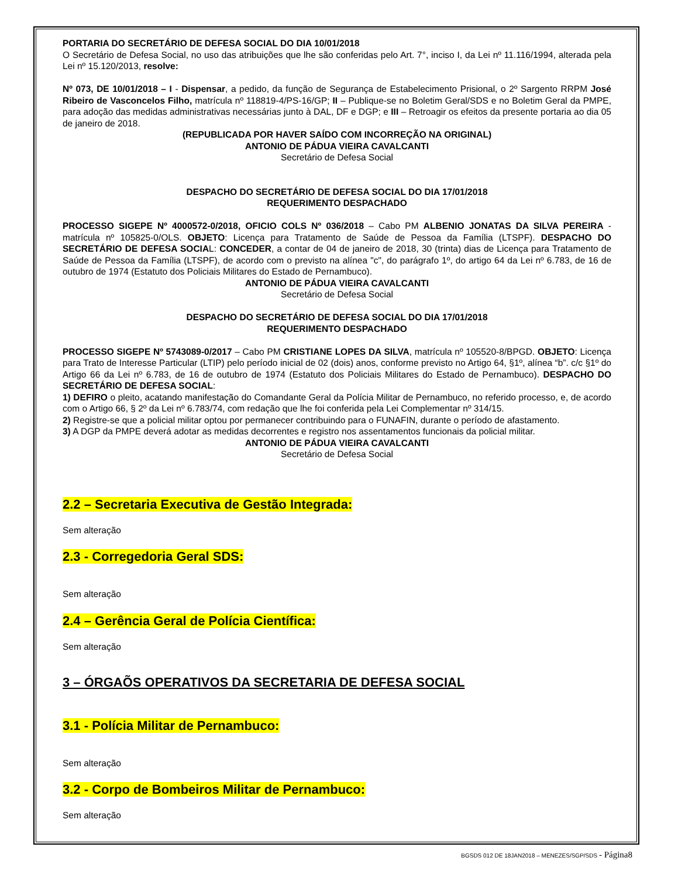PORTARIA DO SECRETÁRIO DE DEFESA SOCIAL DO DIA 10/01/2018
O Secretário de Defesa Social, no uso das atribuições que lhe são conferidas pelo Art. 7°, inciso I, da Lei nº 11.116/1994, alterada pela Lei nº 15.120/2013, resolve:
Nº 073, DE 10/01/2018 – I - Dispensar, a pedido, da função de Segurança de Estabelecimento Prisional, o 2º Sargento RRPM José Ribeiro de Vasconcelos Filho, matrícula nº 118819-4/PS-16/GP; II – Publique-se no Boletim Geral/SDS e no Boletim Geral da PMPE, para adoção das medidas administrativas necessárias junto à DAL, DF e DGP; e III – Retroagir os efeitos da presente portaria ao dia 05 de janeiro de 2018.
(REPUBLICADA POR HAVER SAÍDO COM INCORREÇÃO NA ORIGINAL)
ANTONIO DE PÁDUA VIEIRA CAVALCANTI
Secretário de Defesa Social
DESPACHO DO SECRETÁRIO DE DEFESA SOCIAL DO DIA 17/01/2018
REQUERIMENTO DESPACHADO
PROCESSO SIGEPE Nº 4000572-0/2018, OFICIO COLS Nº 036/2018 – Cabo PM ALBENIO JONATAS DA SILVA PEREIRA - matrícula nº 105825-0/OLS. OBJETO: Licença para Tratamento de Saúde de Pessoa da Família (LTSPF). DESPACHO DO SECRETÁRIO DE DEFESA SOCIAL: CONCEDER, a contar de 04 de janeiro de 2018, 30 (trinta) dias de Licença para Tratamento de Saúde de Pessoa da Família (LTSPF), de acordo com o previsto na alínea "c", do parágrafo 1º, do artigo 64 da Lei nº 6.783, de 16 de outubro de 1974 (Estatuto dos Policiais Militares do Estado de Pernambuco).
ANTONIO DE PÁDUA VIEIRA CAVALCANTI
Secretário de Defesa Social
DESPACHO DO SECRETÁRIO DE DEFESA SOCIAL DO DIA 17/01/2018
REQUERIMENTO DESPACHADO
PROCESSO SIGEPE Nº 5743089-0/2017 – Cabo PM CRISTIANE LOPES DA SILVA, matrícula nº 105520-8/BPGD. OBJETO: Licença para Trato de Interesse Particular (LTIP) pelo período inicial de 02 (dois) anos, conforme previsto no Artigo 64, §1º, alínea “b”. c/c §1º do Artigo 66 da Lei nº 6.783, de 16 de outubro de 1974 (Estatuto dos Policiais Militares do Estado de Pernambuco). DESPACHO DO SECRETÁRIO DE DEFESA SOCIAL:
1) DEFIRO o pleito, acatando manifestação do Comandante Geral da Polícia Militar de Pernambuco, no referido processo, e, de acordo com o Artigo 66, § 2º da Lei nº 6.783/74, com redação que lhe foi conferida pela Lei Complementar nº 314/15.
2) Registre-se que a policial militar optou por permanecer contribuindo para o FUNAFIN, durante o período de afastamento.
3) A DGP da PMPE deverá adotar as medidas decorrentes e registro nos assentamentos funcionais da policial militar.
ANTONIO DE PÁDUA VIEIRA CAVALCANTI
Secretário de Defesa Social
2.2 – Secretaria Executiva de Gestão Integrada:
Sem alteração
2.3 - Corregedoria Geral SDS:
Sem alteração
2.4 – Gerência Geral de Polícia Científica:
Sem alteração
3 – ÓRGAÕS OPERATIVOS DA SECRETARIA DE DEFESA SOCIAL
3.1 - Polícia Militar de Pernambuco:
Sem alteração
3.2 - Corpo de Bombeiros Militar de Pernambuco:
Sem alteração
BGSDS 012 DE 18JAN2018 – MENEZES/SGP/SDS - Página8